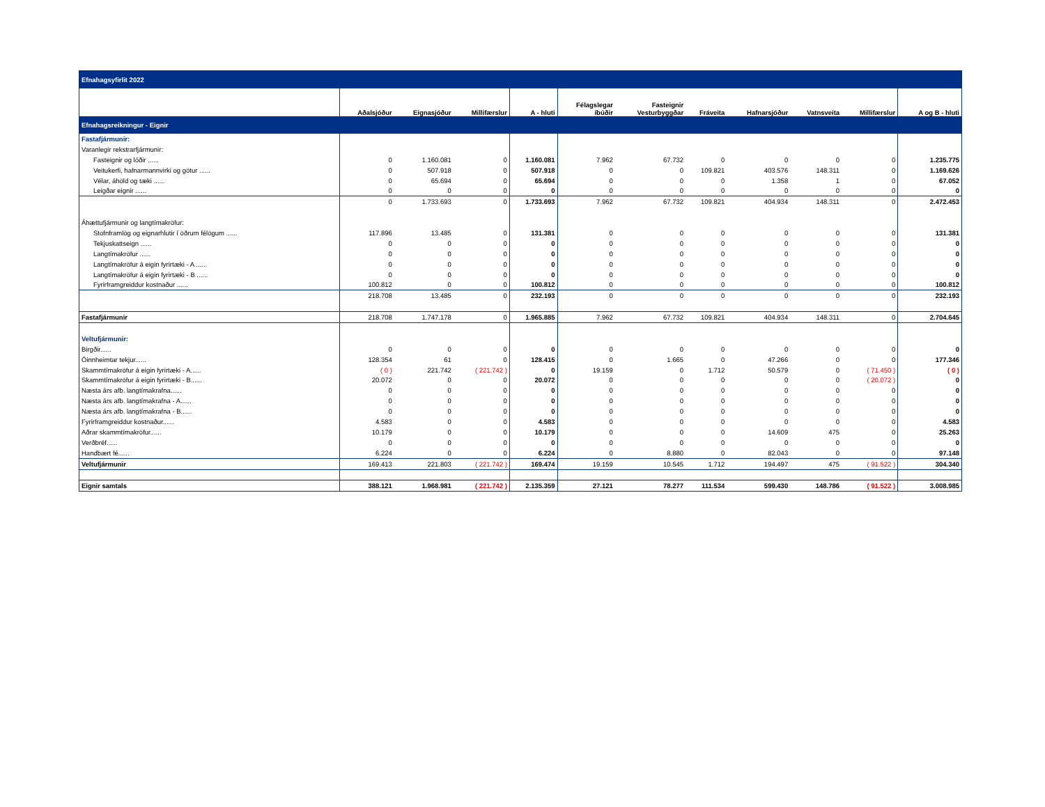| Efnahagsyfirlit 2022 | | | | | | | | | | | |
| --- | --- | --- | --- | --- | --- | --- | --- | --- | --- | --- | --- |
| | Aðalsjóður | Eignasjóður | Millifærslur | A - hluti | Félagslegar íbúðir | Fasteignir Vesturbyggðar | Fráveita | Hafnarsjóður | Vatnsveita | Millifærslur | A og B - hluti |
| Efnahagsreikningur - Eignir | | | | | | | | | | | |
| Fastafjármunir: | | | | | | | | | | | |
| Varanlegir rekstrarfjármunir: | | | | | | | | | | | |
| Fasteignir og lóðir ...... | 0 | 1.160.081 | 0 | 1.160.081 | 7.962 | 67.732 | 0 | 0 | 0 | 0 | 1.235.775 |
| Veitukerfi, hafnarmannvirki og götur ...... | 0 | 507.918 | 0 | 507.918 | 0 | 0 | 109.821 | 403.576 | 148.311 | 0 | 1.169.626 |
| Vélar, áhöld og tæki ...... | 0 | 65.694 | 0 | 65.694 | 0 | 0 | 0 | 1.358 | 1 | 0 | 67.052 |
| Leigðar eignir ...... | 0 | 0 | 0 | 0 | 0 | 0 | 0 | 0 | 0 | 0 | 0 |
| | 0 | 1.733.693 | 0 | 1.733.693 | 7.962 | 67.732 | 109.821 | 404.934 | 148.311 | 0 | 2.472.453 |
| Áhættufjármunir og langtímakröfur: | | | | | | | | | | | |
| Stofnframlög og eignarhlutir í öðrum félögum ...... | 117.896 | 13.485 | 0 | 131.381 | 0 | 0 | 0 | 0 | 0 | 0 | 131.381 |
| Tekjuskattseign ...... | 0 | 0 | 0 | 0 | 0 | 0 | 0 | 0 | 0 | 0 | 0 |
| Langtímakröfur ...... | 0 | 0 | 0 | 0 | 0 | 0 | 0 | 0 | 0 | 0 | 0 |
| Langtímakröfur á eigin fyrirtæki - A ...... | 0 | 0 | 0 | 0 | 0 | 0 | 0 | 0 | 0 | 0 | 0 |
| Langtímakröfur á eigin fyrirtæki - B ...... | 0 | 0 | 0 | 0 | 0 | 0 | 0 | 0 | 0 | 0 | 0 |
| Fyrirframgreiddur kostnaður ...... | 100.812 | 0 | 0 | 100.812 | 0 | 0 | 0 | 0 | 0 | 0 | 100.812 |
| | 218.708 | 13.485 | 0 | 232.193 | 0 | 0 | 0 | 0 | 0 | 0 | 232.193 |
| Fastafjármunir | 218.708 | 1.747.178 | 0 | 1.965.885 | 7.962 | 67.732 | 109.821 | 404.934 | 148.311 | 0 | 2.704.645 |
| Veltufjármunir: | | | | | | | | | | | |
| Birgðir...... | 0 | 0 | 0 | 0 | 0 | 0 | 0 | 0 | 0 | 0 | 0 |
| Óinnheimtar tekjur...... | 128.354 | 61 | 0 | 128.415 | 0 | 1.665 | 0 | 47.266 | 0 | 0 | 177.346 |
| Skammtímakröfur á eigin fyrirtæki - A...... | ( 0 ) | 221.742 | ( 221.742 ) | 0 | 19.159 | 0 | 1.712 | 50.579 | 0 | ( 71.450 ) | ( 0 ) |
| Skammtímakröfur á eigin fyrirtæki - B...... | 20.072 | 0 | 0 | 20.072 | 0 | 0 | 0 | 0 | 0 | ( 20.072 ) | 0 |
| Næsta árs afb. langtímakrafna...... | 0 | 0 | 0 | 0 | 0 | 0 | 0 | 0 | 0 | 0 | 0 |
| Næsta árs afb. langtímakrafna - A...... | 0 | 0 | 0 | 0 | 0 | 0 | 0 | 0 | 0 | 0 | 0 |
| Næsta árs afb. langtímakrafna - B...... | 0 | 0 | 0 | 0 | 0 | 0 | 0 | 0 | 0 | 0 | 0 |
| Fyrirframgreiddur kostnaður...... | 4.583 | 0 | 0 | 4.583 | 0 | 0 | 0 | 0 | 0 | 0 | 4.583 |
| Aðrar skammtímakröfur...... | 10.179 | 0 | 0 | 10.179 | 0 | 0 | 0 | 14.609 | 475 | 0 | 25.263 |
| Verðbréf...... | 0 | 0 | 0 | 0 | 0 | 0 | 0 | 0 | 0 | 0 | 0 |
| Handbært fé...... | 6.224 | 0 | 0 | 6.224 | 0 | 8.880 | 0 | 82.043 | 0 | 0 | 97.148 |
| Veltufjármunir | 169.413 | 221.803 | ( 221.742 ) | 169.474 | 19.159 | 10.545 | 1.712 | 194.497 | 475 | ( 91.522 ) | 304.340 |
| Eignir samtals | 388.121 | 1.968.981 | ( 221.742 ) | 2.135.359 | 27.121 | 78.277 | 111.534 | 599.430 | 148.786 | ( 91.522 ) | 3.008.985 |